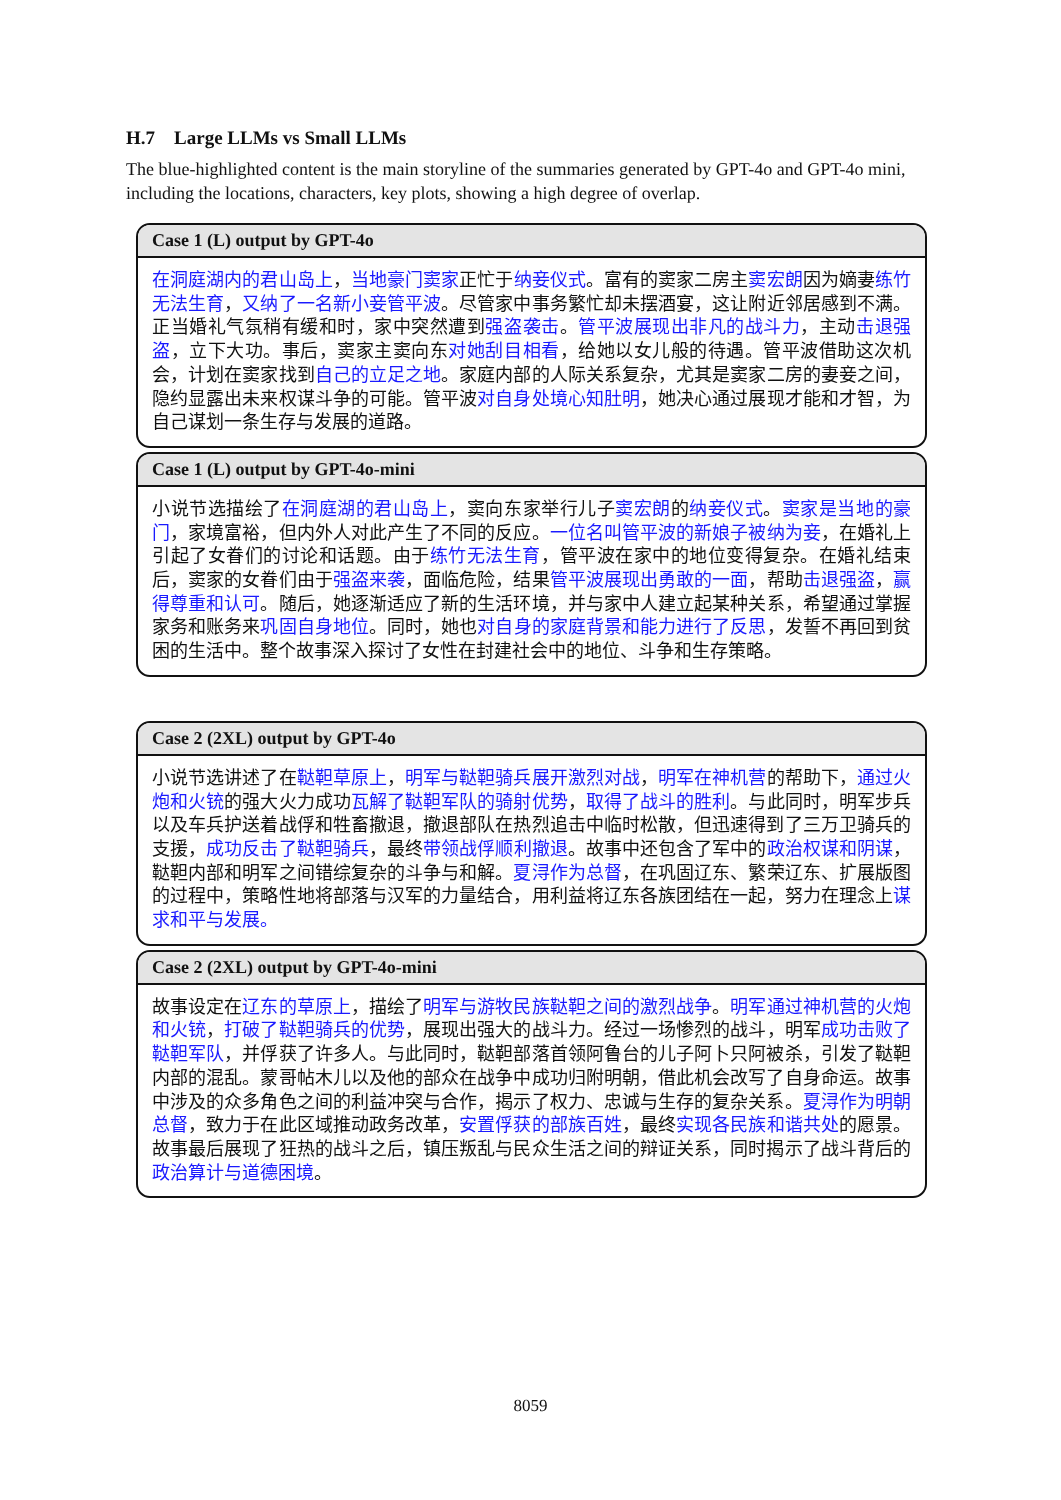H.7 Large LLMs vs Small LLMs
The blue-highlighted content is the main storyline of the summaries generated by GPT-4o and GPT-4o mini, including the locations, characters, key plots, showing a high degree of overlap.
Case 1 (L) output by GPT-4o
在洞庭湖内的君山岛上，当地豪门窦家正忙于纳妾仪式。富有的窦家二房主窦宏朗因为嫡妻练竹无法生育，又纳了一名新小妾管平波。尽管家中事务繁忙却未摆酒宴，这让附近邻居感到不满。正当婚礼气氛稍有缓和时，家中突然遭到强盗袭击。管平波展现出非凡的战斗力，主动击退强盗，立下大功。事后，窦家主窦向东对她刮目相看，给她以女儿般的待遇。管平波借助这次机会，计划在窦家找到自己的立足之地。家庭内部的人际关系复杂，尤其是窦家二房的妻妾之间，隐约显露出未来权谋斗争的可能。管平波对自身处境心知肚明，她决心通过展现才能和才智，为自己谋划一条生存与发展的道路。
Case 1 (L) output by GPT-4o-mini
小说节选描绘了在洞庭湖的君山岛上，窦向东家举行儿子窦宏朗的纳妾仪式。窦家是当地的豪门，家境富裕，但内外人对此产生了不同的反应。一位名叫管平波的新娘子被纳为妾，在婚礼上引起了女眷们的讨论和话题。由于练竹无法生育，管平波在家中的地位变得复杂。在婚礼结束后，窦家的女眷们由于强盗来袭，面临危险，结果管平波展现出勇敢的一面，帮助击退强盗，赢得尊重和认可。随后，她逐渐适应了新的生活环境，并与家中人建立起某种关系，希望通过掌握家务和账务来巩固自身地位。同时，她也对自身的家庭背景和能力进行了反思，发誓不再回到贫困的生活中。整个故事深入探讨了女性在封建社会中的地位、斗争和生存策略。
Case 2 (2XL) output by GPT-4o
小说节选讲述了在鞑靼草原上，明军与鞑靼骑兵展开激烈对战，明军在神机营的帮助下，通过火炮和火铳的强大火力成功瓦解了鞑靼军队的骑射优势，取得了战斗的胜利。与此同时，明军步兵以及车兵护送着战俘和牲畜撤退，撤退部队在热烈追击中临时松散，但迅速得到了三万卫骑兵的支援，成功反击了鞑靼骑兵，最终带领战俘顺利撤退。故事中还包含了军中的政治权谋和阴谋，鞑靼内部和明军之间错综复杂的斗争与和解。夏浔作为总督，在巩固辽东、繁荣辽东、扩展版图的过程中，策略性地将部落与汉军的力量结合，用利益将辽东各族团结在一起，努力在理念上谋求和平与发展。
Case 2 (2XL) output by GPT-4o-mini
故事设定在辽东的草原上，描绘了明军与游牧民族鞑靼之间的激烈战争。明军通过神机营的火炮和火铳，打破了鞑靼骑兵的优势，展现出强大的战斗力。经过一场惨烈的战斗，明军成功击败了鞑靼军队，并俘获了许多人。与此同时，鞑靼部落首领阿鲁台的儿子阿卜只阿被杀，引发了鞑靼内部的混乱。蒙哥帖木儿以及他的部众在战争中成功归附明朝，借此机会改写了自身命运。故事中涉及的众多角色之间的利益冲突与合作，揭示了权力、忠诚与生存的复杂关系。夏浔作为明朝总督，致力于在此区域推动政务改革，安置俘获的部族百姓，最终实现各民族和谐共处的愿景。故事最后展现了狂热的战斗之后，镇压叛乱与民众生活之间的辩证关系，同时揭示了战斗背后的政治算计与道德困境。
8059